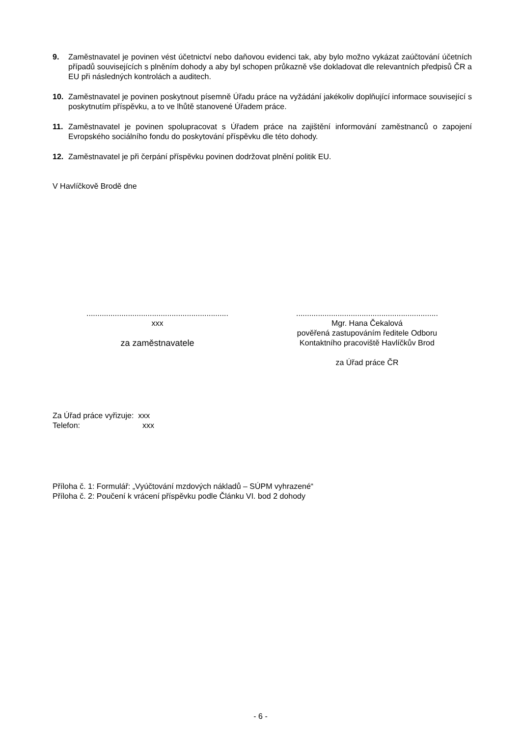9. Zaměstnavatel je povinen vést účetnictví nebo daňovou evidenci tak, aby bylo možno vykázat zaúčtování účetních případů souvisejících s plněním dohody a aby byl schopen průkazně vše dokladovat dle relevantních předpisů ČR a EU při následných kontrolách a auditech.
10. Zaměstnavatel je povinen poskytnout písemně Úřadu práce na vyžádání jakékoliv doplňující informace související s poskytnutím příspěvku, a to ve lhůtě stanovené Úřadem práce.
11. Zaměstnavatel je povinen spolupracovat s Úřadem práce na zajištění informování zaměstnanců o zapojení Evropského sociálního fondu do poskytování příspěvku dle této dohody.
12. Zaměstnavatel je při čerpání příspěvku povinen dodržovat plnění politik EU.
V Havlíčkově Brodě dne
.................................................................
xxx
za zaměstnavatele
.................................................................
Mgr. Hana Čekalová
pověřená zastupováním ředitele Odboru
Kontaktního pracoviště Havlíčkův Brod
za Úřad práce ČR
Za Úřad práce vyřizuje: xxx
Telefon: xxx
Příloha č. 1: Formulář: „Vyúčtování mzdových nákladů – SÚPM vyhrazené“
Příloha č. 2: Poučení k vrácení příspěvku podle Článku VI. bod 2 dohody
- 6 -